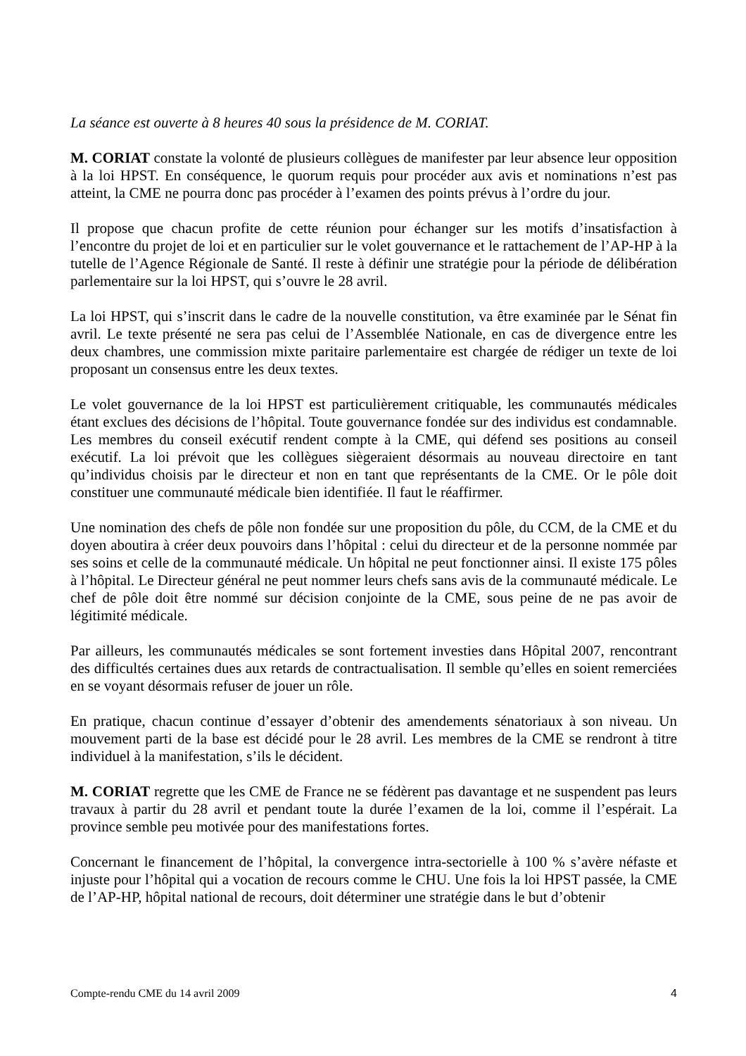La séance est ouverte à 8 heures 40 sous la présidence de M. CORIAT.
M. CORIAT constate la volonté de plusieurs collègues de manifester par leur absence leur opposition à la loi HPST. En conséquence, le quorum requis pour procéder aux avis et nominations n’est pas atteint, la CME ne pourra donc pas procéder à l’examen des points prévus à l’ordre du jour.
Il propose que chacun profite de cette réunion pour échanger sur les motifs d’insatisfaction à l’encontre du projet de loi et en particulier sur le volet gouvernance et le rattachement de l’AP-HP à la tutelle de l’Agence Régionale de Santé. Il reste à définir une stratégie pour la période de délibération parlementaire sur la loi HPST, qui s’ouvre le 28 avril.
La loi HPST, qui s’inscrit dans le cadre de la nouvelle constitution, va être examinée par le Sénat fin avril. Le texte présenté ne sera pas celui de l’Assemblée Nationale, en cas de divergence entre les deux chambres, une commission mixte paritaire parlementaire est chargée de rédiger un texte de loi proposant un consensus entre les deux textes.
Le volet gouvernance de la loi HPST est particulièrement critiquable, les communautés médicales étant exclues des décisions de l’hôpital. Toute gouvernance fondée sur des individus est condamnable. Les membres du conseil exécutif rendent compte à la CME, qui défend ses positions au conseil exécutif. La loi prévoit que les collègues siègeraient désormais au nouveau directoire en tant qu’individus choisis par le directeur et non en tant que représentants de la CME. Or le pôle doit constituer une communauté médicale bien identifiée. Il faut le réaffirmer.
Une nomination des chefs de pôle non fondée sur une proposition du pôle, du CCM, de la CME et du doyen aboutira à créer deux pouvoirs dans l’hôpital : celui du directeur et de la personne nommée par ses soins et celle de la communauté médicale. Un hôpital ne peut fonctionner ainsi. Il existe 175 pôles à l’hôpital. Le Directeur général ne peut nommer leurs chefs sans avis de la communauté médicale. Le chef de pôle doit être nommé sur décision conjointe de la CME, sous peine de ne pas avoir de légitimité médicale.
Par ailleurs, les communautés médicales se sont fortement investies dans Hôpital 2007, rencontrant des difficultés certaines dues aux retards de contractualisation. Il semble qu’elles en soient remerciées en se voyant désormais refuser de jouer un rôle.
En pratique, chacun continue d’essayer d’obtenir des amendements sénatoriaux à son niveau. Un mouvement parti de la base est décidé pour le 28 avril. Les membres de la CME se rendront à titre individuel à la manifestation, s’ils le décident.
M. CORIAT regrette que les CME de France ne se fédèrent pas davantage et ne suspendent pas leurs travaux à partir du 28 avril et pendant toute la durée l’examen de la loi, comme il l’espérait. La province semble peu motivée pour des manifestations fortes.
Concernant le financement de l’hôpital, la convergence intra-sectorielle à 100 % s’avère néfaste et injuste pour l’hôpital qui a vocation de recours comme le CHU. Une fois la loi HPST passée, la CME de l’AP-HP, hôpital national de recours, doit déterminer une stratégie dans le but d’obtenir
Compte-rendu CME du 14 avril 2009 4